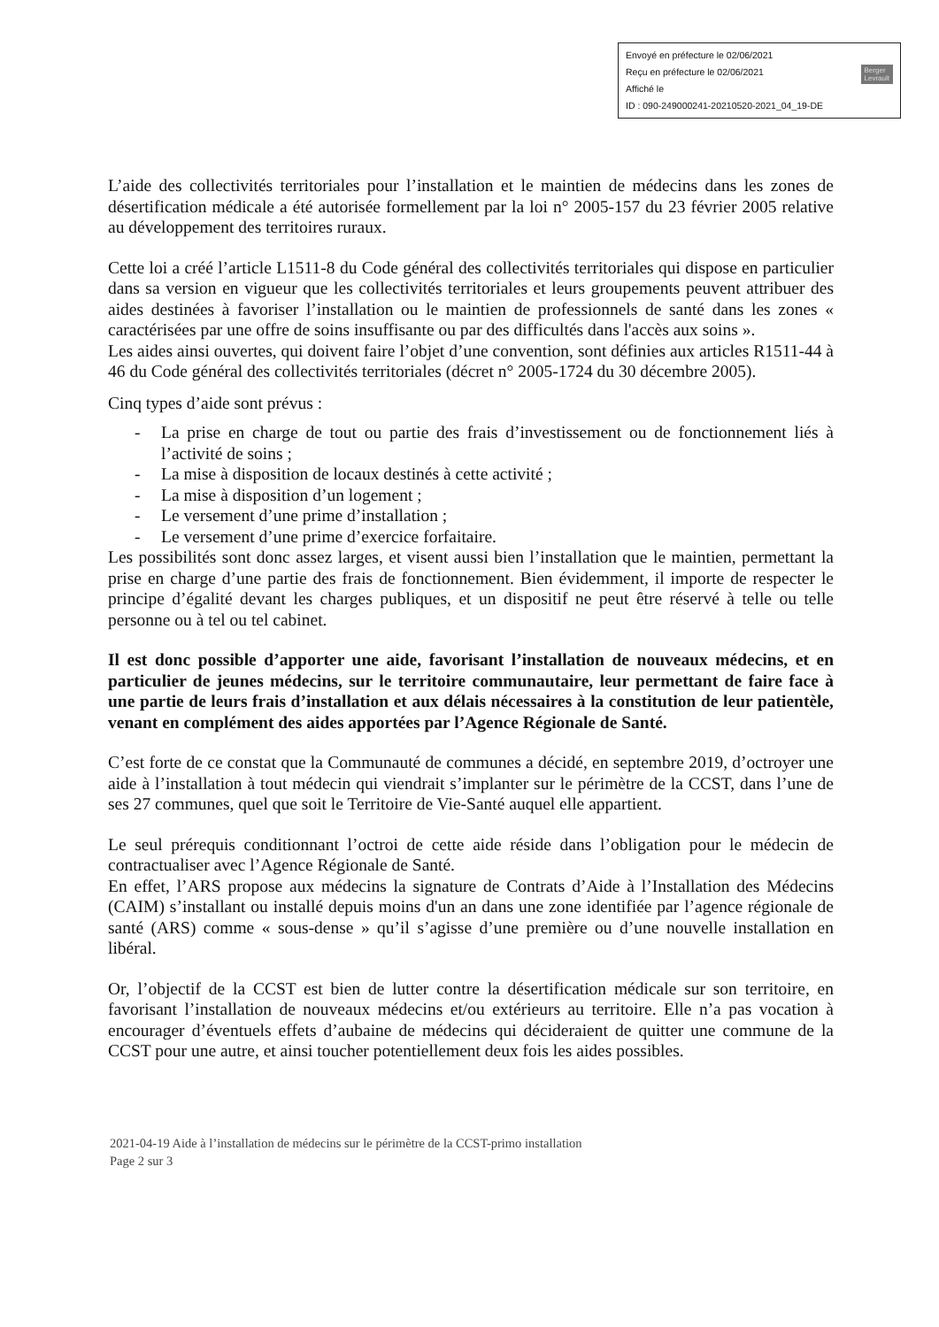Berger
Levrault Envoyé en préfecture le 02/06/2021
Reçu en préfecture le 02/06/2021
Affiché le
ID : 090-249000241-20210520-2021_04_19-DE
L’aide des collectivités territoriales pour l’installation et le maintien de médecins dans les zones de désertification médicale a été autorisée formellement par la loi n° 2005-157 du 23 février 2005 relative au développement des territoires ruraux.
Cette loi a créé l’article L1511-8 du Code général des collectivités territoriales qui dispose en particulier dans sa version en vigueur que les collectivités territoriales et leurs groupements peuvent attribuer des aides destinées à favoriser l’installation ou le maintien de professionnels de santé dans les zones « caractérisées par une offre de soins insuffisante ou par des difficultés dans l'accès aux soins ».
Les aides ainsi ouvertes, qui doivent faire l’objet d’une convention, sont définies aux articles R1511-44 à 46 du Code général des collectivités territoriales (décret n° 2005-1724 du 30 décembre 2005).
Cinq types d’aide sont prévus :
- La prise en charge de tout ou partie des frais d’investissement ou de fonctionnement liés à l’activité de soins ;
- La mise à disposition de locaux destinés à cette activité ;
- La mise à disposition d’un logement ;
- Le versement d’une prime d’installation ;
- Le versement d’une prime d’exercice forfaitaire.
Les possibilités sont donc assez larges, et visent aussi bien l’installation que le maintien, permettant la prise en charge d’une partie des frais de fonctionnement. Bien évidemment, il importe de respecter le principe d’égalité devant les charges publiques, et un dispositif ne peut être réservé à telle ou telle personne ou à tel ou tel cabinet.
Il est donc possible d’apporter une aide, favorisant l’installation de nouveaux médecins, et en particulier de jeunes médecins, sur le territoire communautaire, leur permettant de faire face à une partie de leurs frais d’installation et aux délais nécessaires à la constitution de leur patientèle, venant en complément des aides apportées par l’Agence Régionale de Santé.
C’est forte de ce constat que la Communauté de communes a décidé, en septembre 2019, d’octroyer une aide à l’installation à tout médecin qui viendrait s’implanter sur le périmètre de la CCST, dans l’une de ses 27 communes, quel que soit le Territoire de Vie-Santé auquel elle appartient.
Le seul prérequis conditionnant l’octroi de cette aide réside dans l’obligation pour le médecin de contractualiser avec l’Agence Régionale de Santé.
En effet, l’ARS propose aux médecins la signature de Contrats d’Aide à l’Installation des Médecins (CAIM) s’installant ou installé depuis moins d'un an dans une zone identifiée par l’agence régionale de santé (ARS) comme « sous-dense » qu’il s’agisse d’une première ou d’une nouvelle installation en libéral.
Or, l’objectif de la CCST est bien de lutter contre la désertification médicale sur son territoire, en favorisant l’installation de nouveaux médecins et/ou extérieurs au territoire. Elle n’a pas vocation à encourager d’éventuels effets d’aubaine de médecins qui décideraient de quitter une commune de la CCST pour une autre, et ainsi toucher potentiellement deux fois les aides possibles.
2021-04-19 Aide à l’installation de médecins sur le périmètre de la CCST-primo installation
Page 2 sur 3